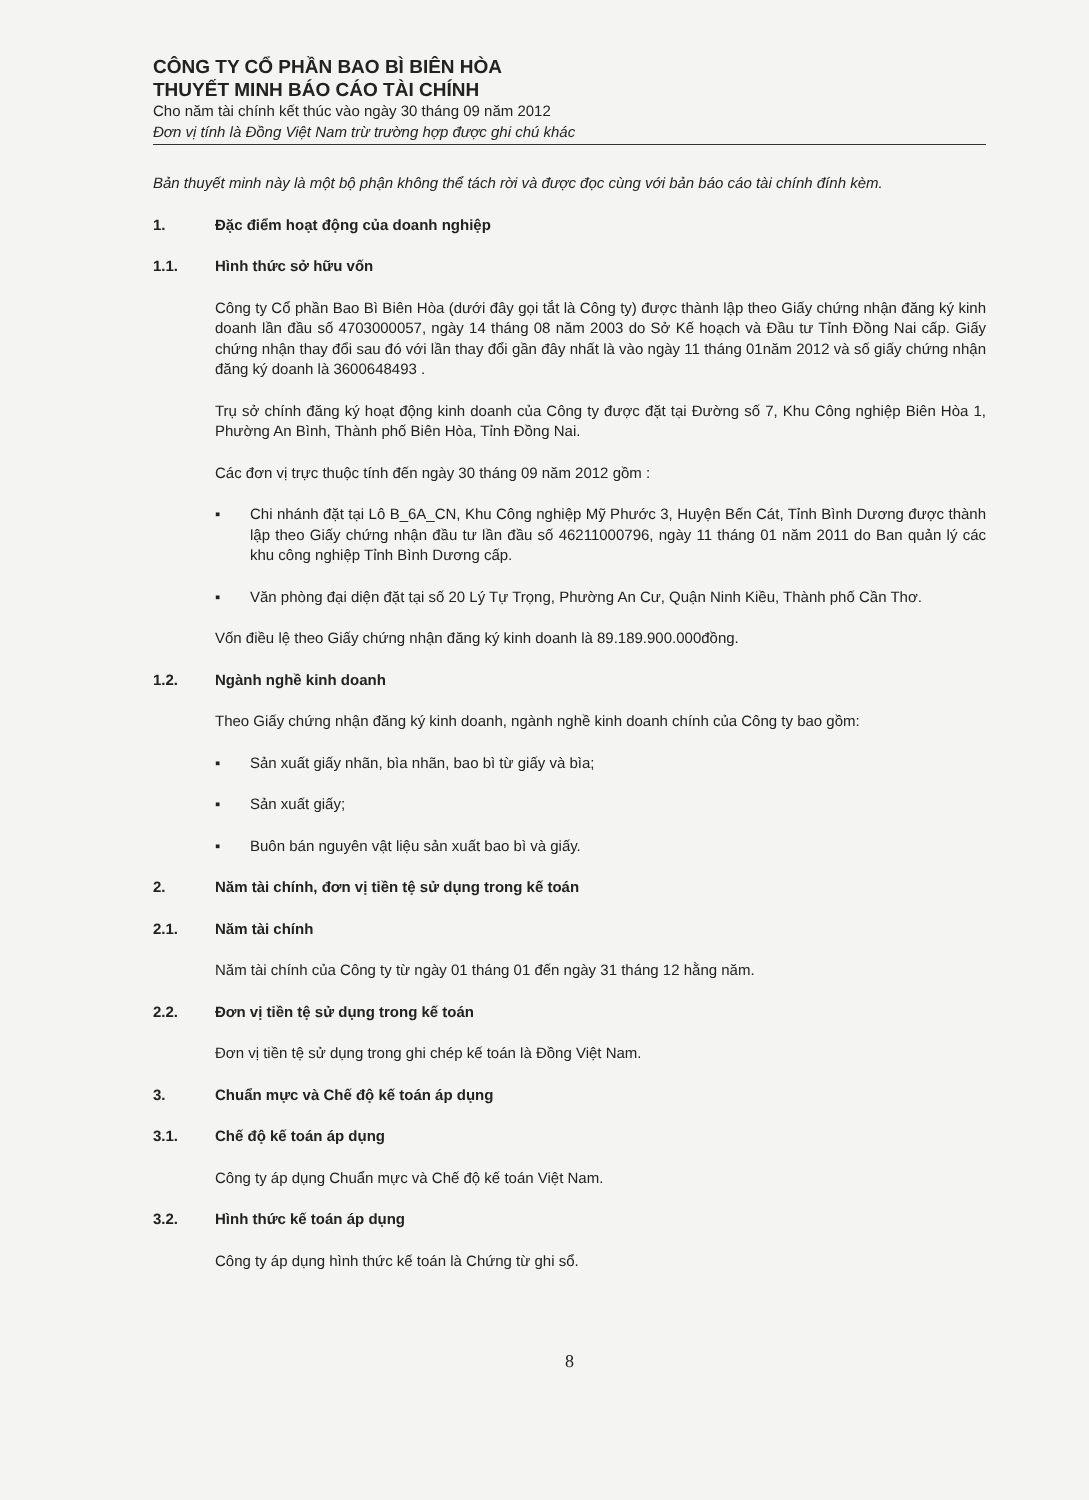CÔNG TY CỔ PHẦN BAO BÌ BIÊN HÒA
THUYẾT MINH BÁO CÁO TÀI CHÍNH
Cho năm tài chính kết thúc vào ngày 30 tháng 09 năm 2012
Đơn vị tính là Đồng Việt Nam trừ trường hợp được ghi chú khác
Bản thuyết minh này là một bộ phận không thể tách rời và được đọc cùng với bản báo cáo tài chính đính kèm.
1. Đặc điểm hoạt động của doanh nghiệp
1.1. Hình thức sở hữu vốn
Công ty Cổ phần Bao Bì Biên Hòa (dưới đây gọi tắt là Công ty) được thành lập theo Giấy chứng nhận đăng ký kinh doanh lần đầu số 4703000057, ngày 14 tháng 08 năm 2003 do Sở Kế hoạch và Đầu tư Tỉnh Đồng Nai cấp. Giấy chứng nhận thay đổi sau đó với lần thay đổi gần đây nhất là vào ngày 11 tháng 01năm 2012 và số giấy chứng nhận đăng ký doanh là 3600648493 .
Trụ sở chính đăng ký hoạt động kinh doanh của Công ty được đặt tại Đường số 7, Khu Công nghiệp Biên Hòa 1, Phường An Bình, Thành phố Biên Hòa, Tỉnh Đồng Nai.
Các đơn vị trực thuộc tính đến ngày 30 tháng 09 năm 2012 gồm :
▪ Chi nhánh đặt tại Lô B_6A_CN, Khu Công nghiệp Mỹ Phước 3, Huyện Bến Cát, Tỉnh Bình Dương được thành lập theo Giấy chứng nhận đầu tư lần đầu số 46211000796, ngày 11 tháng 01 năm 2011 do Ban quản lý các khu công nghiệp Tỉnh Bình Dương cấp.
▪ Văn phòng đại diện đặt tại số 20 Lý Tự Trọng, Phường An Cư, Quận Ninh Kiều, Thành phố Cần Thơ.
Vốn điều lệ theo Giấy chứng nhận đăng ký kinh doanh là 89.189.900.000đồng.
1.2. Ngành nghề kinh doanh
Theo Giấy chứng nhận đăng ký kinh doanh, ngành nghề kinh doanh chính của Công ty bao gồm:
▪ Sản xuất giấy nhãn, bìa nhãn, bao bì từ giấy và bìa;
▪ Sản xuất giấy;
▪ Buôn bán nguyên vật liệu sản xuất bao bì và giấy.
2. Năm tài chính, đơn vị tiền tệ sử dụng trong kế toán
2.1. Năm tài chính
Năm tài chính của Công ty từ ngày 01 tháng 01 đến ngày 31 tháng 12 hằng năm.
2.2. Đơn vị tiền tệ sử dụng trong kế toán
Đơn vị tiền tệ sử dụng trong ghi chép kế toán là Đồng Việt Nam.
3. Chuẩn mực và Chế độ kế toán áp dụng
3.1. Chế độ kế toán áp dụng
Công ty áp dụng Chuẩn mực và Chế độ kế toán Việt Nam.
3.2. Hình thức kế toán áp dụng
Công ty áp dụng hình thức kế toán là Chứng từ ghi sổ.
8